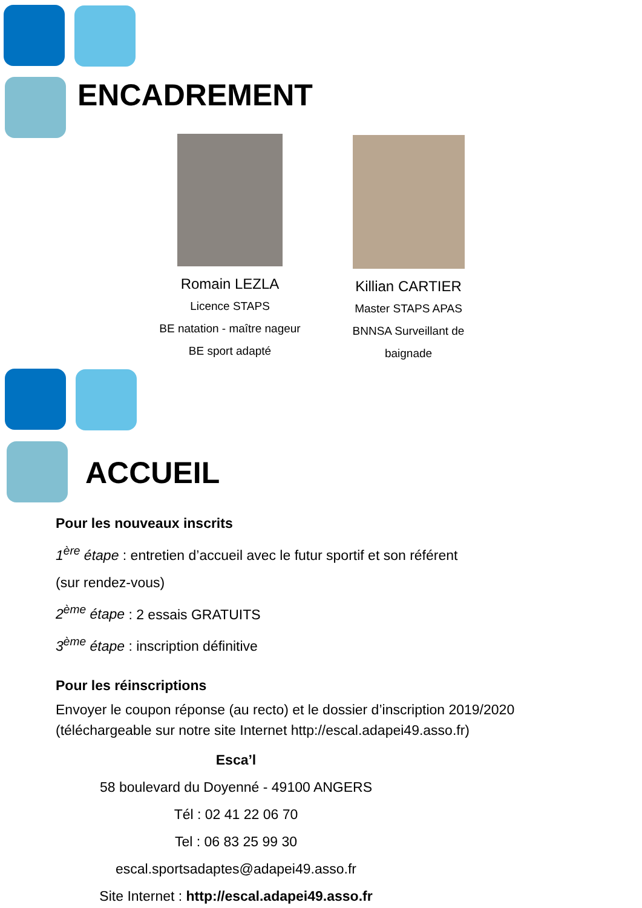ENCADREMENT
Romain LEZLA
Licence STAPS
BE natation - maître nageur
BE sport adapté
Killian CARTIER
Master STAPS APAS
BNNSA Surveillant de
baignade
ACCUEIL
Pour les nouveaux inscrits
1<sup>ère</sup> étape : entretien d’accueil avec le futur sportif et son référent
(sur rendez-vous)
2<sup>ème</sup> étape : 2 essais GRATUITS
3<sup>ème</sup> étape : inscription définitive
Pour les réinscriptions
Envoyer le coupon réponse (au recto) et le dossier d’inscription 2019/2020 (téléchargeable sur notre site Internet http://escal.adapei49.asso.fr)
Esca’l
58 boulevard du Doyenné - 49100 ANGERS
Tél : 02 41 22 06 70
Tel : 06 83 25 99 30
escal.sportsadaptes@adapei49.asso.fr
Site Internet : http://escal.adapei49.asso.fr